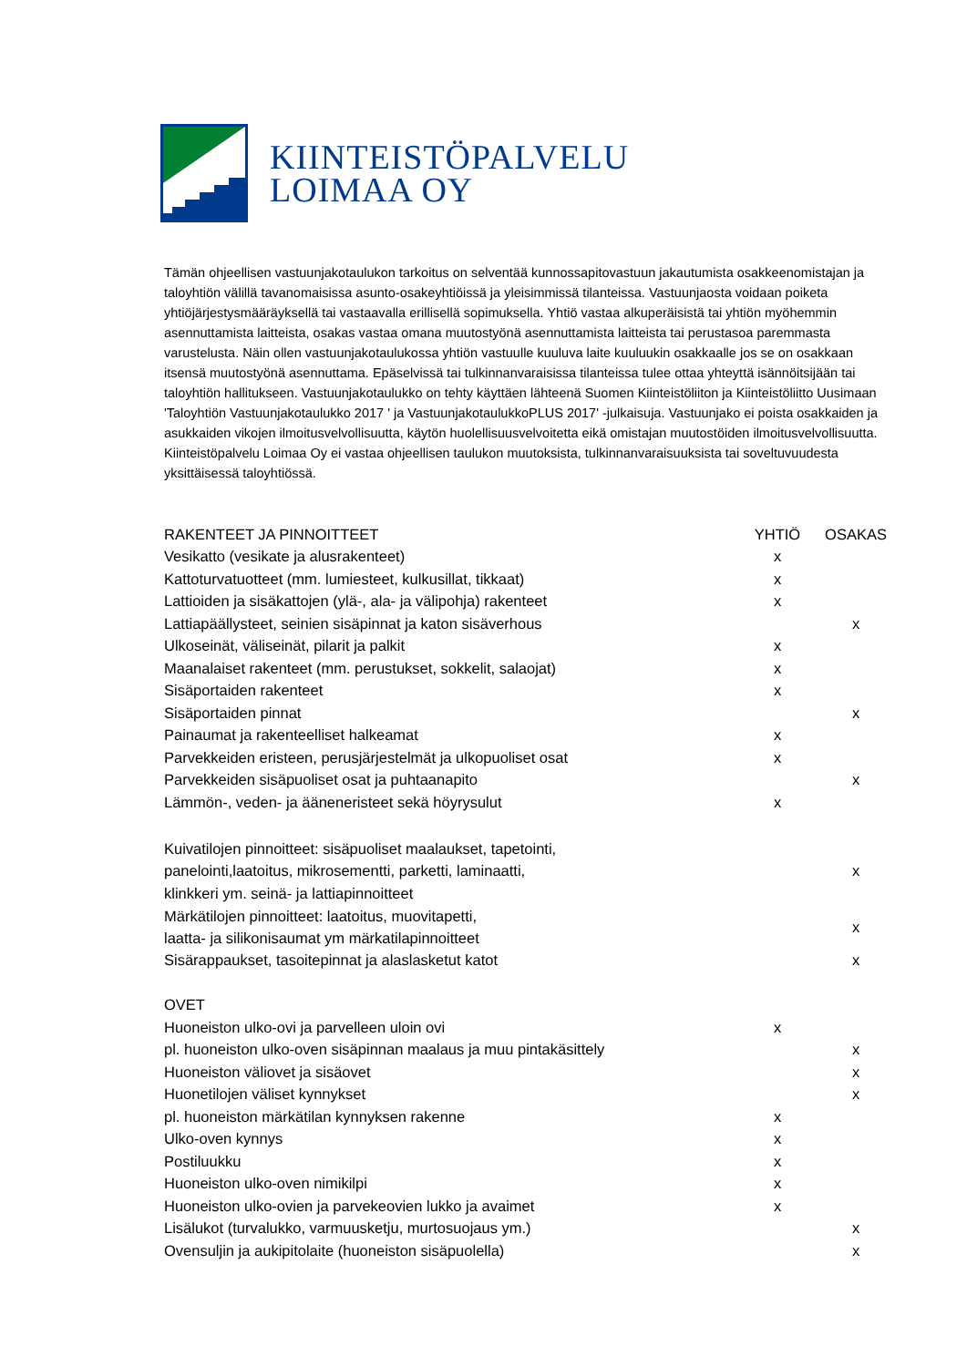KIINTEISTÖPALVELU
LOIMAA OY
Tämän ohjeellisen vastuunjakotaulukon tarkoitus on selventää kunnossapitovastuun jakautumista osakkeenomistajan ja taloyhtiön välillä tavanomaisissa asunto-osakeyhtiöissä ja yleisimmissä tilanteissa. Vastuunjaosta voidaan poiketa yhtiöjärjestysmääräyksellä tai vastaavalla erillisellä sopimuksella. Yhtiö vastaa alkuperäisistä tai yhtiön myöhemmin asennuttamista laitteista, osakas vastaa omana muutostyönä asennuttamista laitteista tai perustasoa paremmasta varustelusta. Näin ollen vastuunjakotaulukossa yhtiön vastuulle kuuluva laite kuuluukin osakkaalle jos se on osakkaan itsensä muutostyönä asennuttama. Epäselvissä tai tulkinnanvaraisissa tilanteissa tulee ottaa yhteyttä isännöitsijään tai taloyhtiön hallitukseen. Vastuunjakotaulukko on tehty käyttäen lähteenä Suomen Kiinteistöliiton ja Kiinteistöliitto Uusimaan 'Taloyhtiön Vastuunjakotaulukko 2017 ' ja VastuunjakotaulukkoPLUS 2017' -julkaisuja. Vastuunjako ei poista osakkaiden ja asukkaiden vikojen ilmoitusvelvollisuutta, käytön huolellisuusvelvoitetta eikä omistajan muutostöiden ilmoitusvelvollisuutta. Kiinteistöpalvelu Loimaa Oy ei vastaa ohjeellisen taulukon muutoksista, tulkinnanvaraisuuksista tai soveltuvuudesta yksittäisessä taloyhtiössä.
| RAKENTEET JA PINNOITTEET | YHTIÖ | OSAKAS |
| --- | --- | --- |
| Vesikatto (vesikate ja alusrakenteet) | x | |
| Kattoturvatuotteet (mm. lumiesteet, kulkusillat, tikkaat) | x | |
| Lattioiden ja sisäkattojen (ylä-, ala- ja välipohja) rakenteet | x | |
| Lattiapäällysteet, seinien sisäpinnat ja katon sisäverhous | | x |
| Ulkoseinät, väliseinät, pilarit ja palkit | x | |
| Maanalaiset rakenteet (mm. perustukset, sokkelit, salaojat) | x | |
| Sisäportaiden rakenteet | x | |
| Sisäportaiden pinnat | | x |
| Painaumat ja rakenteelliset halkeamat | x | |
| Parvekkeiden eristeen, perusjärjestelmät ja ulkopuoliset osat | x | |
| Parvekkeiden sisäpuoliset osat ja puhtaanapito | | x |
| Lämmön-, veden- ja ääneneristeet sekä höyrysulut | x | |
| Kuivatilojen pinnoitteet: sisäpuoliset maalaukset, tapetointi, panelointi,laatoitus, mikrosementti, parketti, laminaatti, klinkkeri ym. seinä- ja lattiapinnoitteet | | x |
| Märkätilojen pinnoitteet: laatoitus, muovitapetti, laatta- ja silikonisaumat ym märkatilapinnoitteet | | x |
| Sisärappaukset, tasoitepinnat ja alaslasketut katot | | x |
| OVET | | |
| Huoneiston ulko-ovi ja parvelleen uloin ovi | x | |
| pl. huoneiston ulko-oven sisäpinnan maalaus ja muu pintakäsittely | | x |
| Huoneiston väliovet ja sisäovet | | x |
| Huonetilojen väliset kynnykset | | x |
| pl. huoneiston märkätilan kynnyksen rakenne | x | |
| Ulko-oven kynnys | x | |
| Postiluukku | x | |
| Huoneiston ulko-oven nimikilpi | x | |
| Huoneiston ulko-ovien ja parvekeovien lukko ja avaimet | x | |
| Lisälukot (turvalukko, varmuusketju, murtosuojaus ym.) | | x |
| Ovensuljin ja aukipitolaite (huoneiston sisäpuolella) | | x |